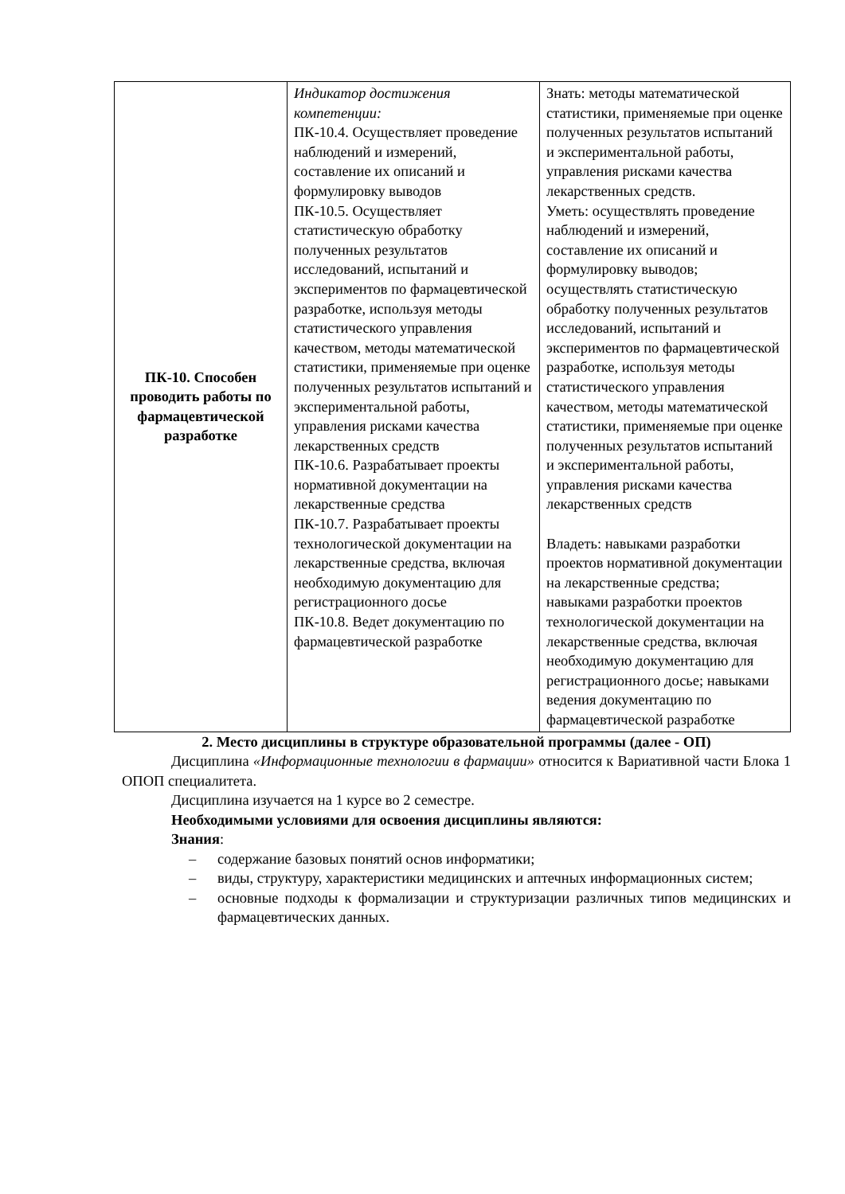| ПК-10. Способен проводить работы по фармацевтической разработке | Индикатор достижения компетенции: ПК-10.4. Осуществляет проведение наблюдений и измерений, составление их описаний и формулировку выводов ПК-10.5. Осуществляет статистическую обработку полученных результатов исследований, испытаний и экспериментов по фармацевтической разработке, используя методы статистического управления качеством, методы математической статистики, применяемые при оценке полученных результатов испытаний и экспериментальной работы, управления рисками качества лекарственных средств ПК-10.6. Разрабатывает проекты нормативной документации на лекарственные средства ПК-10.7. Разрабатывает проекты технологической документации на лекарственные средства, включая необходимую документацию для регистрационного досье ПК-10.8. Ведет документацию по фармацевтической разработке | Знать: методы математической статистики, применяемые при оценке полученных результатов испытаний и экспериментальной работы, управления рисками качества лекарственных средств. Уметь: осуществлять проведение наблюдений и измерений, составление их описаний и формулировку выводов; осуществлять статистическую обработку полученных результатов исследований, испытаний и экспериментов по фармацевтической разработке, используя методы статистического управления качеством, методы математической статистики, применяемые при оценке полученных результатов испытаний и экспериментальной работы, управления рисками качества лекарственных средств Владеть: навыками разработки проектов нормативной документации на лекарственные средства; навыками разработки проектов технологической документации на лекарственные средства, включая необходимую документацию для регистрационного досье; навыками ведения документацию по фармацевтической разработке |
2. Место дисциплины в структуре образовательной программы (далее - ОП)
Дисциплина «Информационные технологии в фармации» относится к Вариативной части Блока 1 ОПОП специалитета.
Дисциплина изучается на 1 курсе во 2 семестре.
Необходимыми условиями для освоения дисциплины являются:
Знания:
– содержание базовых понятий основ информатики;
– виды, структуру, характеристики медицинских и аптечных информационных систем;
– основные подходы к формализации и структуризации различных типов медицинских и фармацевтических данных.